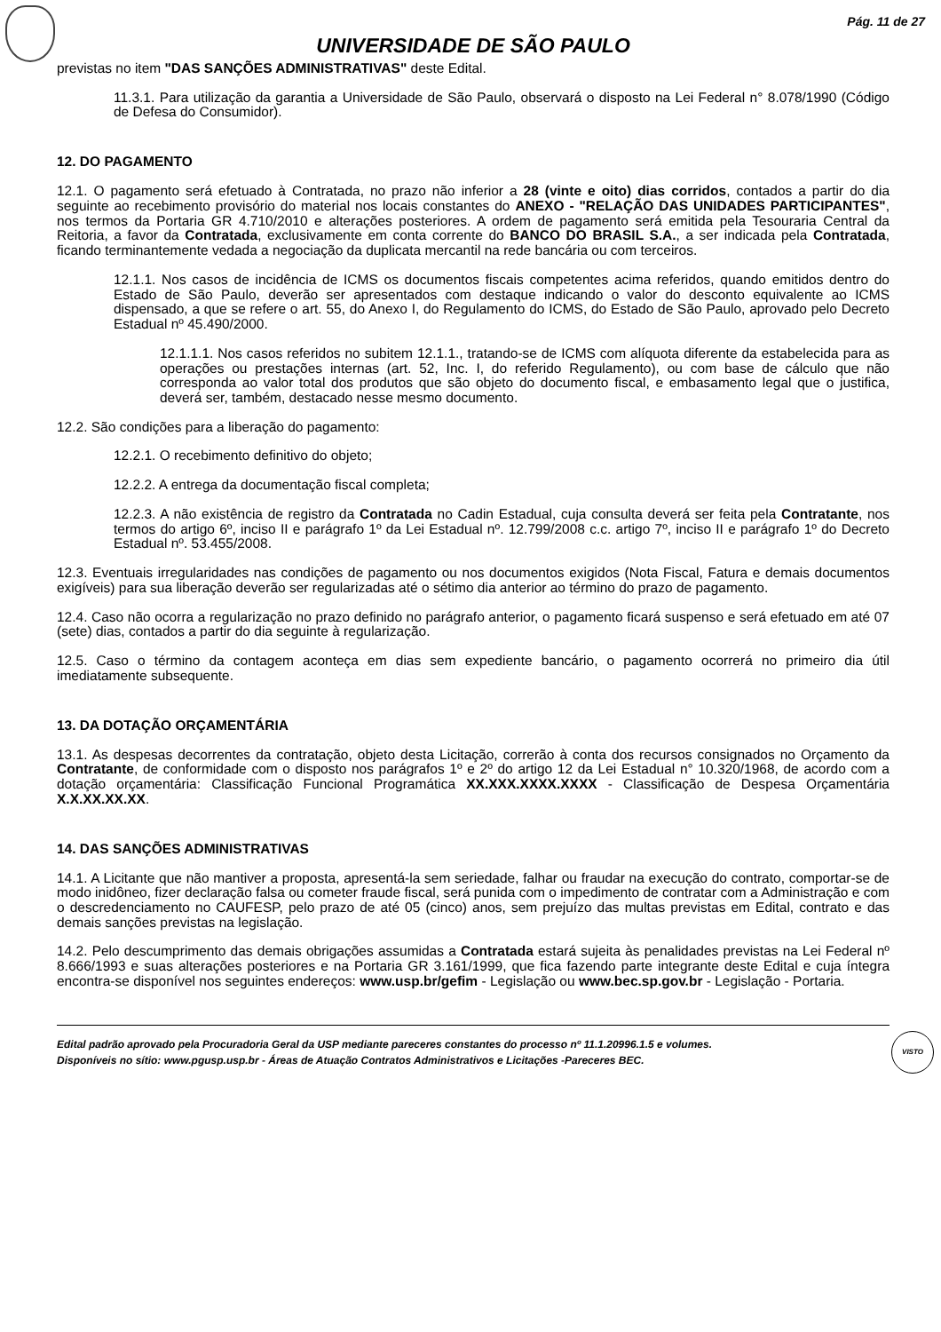Pág. 11 de 27
UNIVERSIDADE DE SÃO PAULO
previstas no item "DAS SANÇÕES ADMINISTRATIVAS" deste Edital.
11.3.1. Para utilização da garantia a Universidade de São Paulo, observará o disposto na Lei Federal n° 8.078/1990 (Código de Defesa do Consumidor).
12. DO PAGAMENTO
12.1. O pagamento será efetuado à Contratada, no prazo não inferior a 28 (vinte e oito) dias corridos, contados a partir do dia seguinte ao recebimento provisório do material nos locais constantes do ANEXO - "RELAÇÃO DAS UNIDADES PARTICIPANTES", nos termos da Portaria GR 4.710/2010 e alterações posteriores. A ordem de pagamento será emitida pela Tesouraria Central da Reitoria, a favor da Contratada, exclusivamente em conta corrente do BANCO DO BRASIL S.A., a ser indicada pela Contratada, ficando terminantemente vedada a negociação da duplicata mercantil na rede bancária ou com terceiros.
12.1.1. Nos casos de incidência de ICMS os documentos fiscais competentes acima referidos, quando emitidos dentro do Estado de São Paulo, deverão ser apresentados com destaque indicando o valor do desconto equivalente ao ICMS dispensado, a que se refere o art. 55, do Anexo I, do Regulamento do ICMS, do Estado de São Paulo, aprovado pelo Decreto Estadual nº 45.490/2000.
12.1.1.1. Nos casos referidos no subitem 12.1.1., tratando-se de ICMS com alíquota diferente da estabelecida para as operações ou prestações internas (art. 52, Inc. I, do referido Regulamento), ou com base de cálculo que não corresponda ao valor total dos produtos que são objeto do documento fiscal, e embasamento legal que o justifica, deverá ser, também, destacado nesse mesmo documento.
12.2. São condições para a liberação do pagamento:
12.2.1. O recebimento definitivo do objeto;
12.2.2. A entrega da documentação fiscal completa;
12.2.3. A não existência de registro da Contratada no Cadin Estadual, cuja consulta deverá ser feita pela Contratante, nos termos do artigo 6º, inciso II e parágrafo 1º da Lei Estadual nº. 12.799/2008 c.c. artigo 7º, inciso II e parágrafo 1º do Decreto Estadual nº. 53.455/2008.
12.3. Eventuais irregularidades nas condições de pagamento ou nos documentos exigidos (Nota Fiscal, Fatura e demais documentos exigíveis) para sua liberação deverão ser regularizadas até o sétimo dia anterior ao término do prazo de pagamento.
12.4. Caso não ocorra a regularização no prazo definido no parágrafo anterior, o pagamento ficará suspenso e será efetuado em até 07 (sete) dias, contados a partir do dia seguinte à regularização.
12.5. Caso o término da contagem aconteça em dias sem expediente bancário, o pagamento ocorrerá no primeiro dia útil imediatamente subsequente.
13. DA DOTAÇÃO ORÇAMENTÁRIA
13.1. As despesas decorrentes da contratação, objeto desta Licitação, correrão à conta dos recursos consignados no Orçamento da Contratante, de conformidade com o disposto nos parágrafos 1º e 2º do artigo 12 da Lei Estadual n° 10.320/1968, de acordo com a dotação orçamentária: Classificação Funcional Programática XX.XXX.XXXX.XXXX - Classificação de Despesa Orçamentária X.X.XX.XX.XX.
14. DAS SANÇÕES ADMINISTRATIVAS
14.1. A Licitante que não mantiver a proposta, apresentá-la sem seriedade, falhar ou fraudar na execução do contrato, comportar-se de modo inidôneo, fizer declaração falsa ou cometer fraude fiscal, será punida com o impedimento de contratar com a Administração e com o descredenciamento no CAUFESP, pelo prazo de até 05 (cinco) anos, sem prejuízo das multas previstas em Edital, contrato e das demais sanções previstas na legislação.
14.2. Pelo descumprimento das demais obrigações assumidas a Contratada estará sujeita às penalidades previstas na Lei Federal nº 8.666/1993 e suas alterações posteriores e na Portaria GR 3.161/1999, que fica fazendo parte integrante deste Edital e cuja íntegra encontra-se disponível nos seguintes endereços: www.usp.br/gefim - Legislação ou www.bec.sp.gov.br - Legislação - Portaria.
Edital padrão aprovado pela Procuradoria Geral da USP mediante pareceres constantes do processo nº 11.1.20996.1.5 e volumes.
Disponíveis no sítio: www.pgusp.usp.br - Áreas de Atuação Contratos Administrativos e Licitações -Pareceres BEC.
VISTO